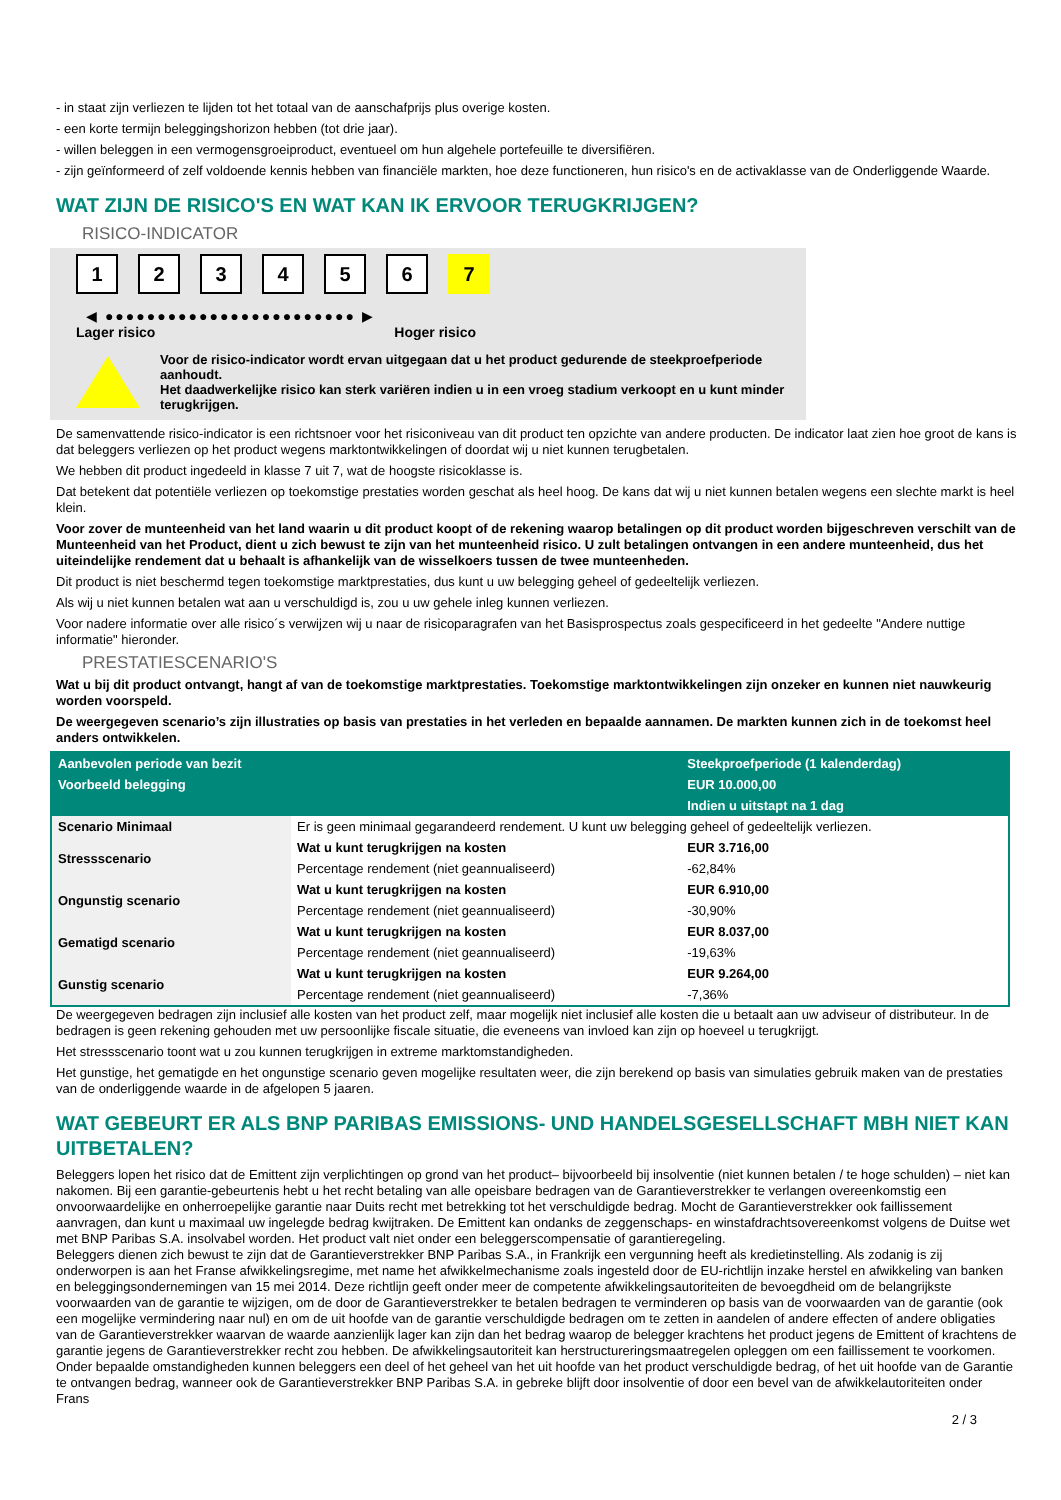- in staat zijn verliezen te lijden tot het totaal van de aanschafprijs plus overige kosten.
- een korte termijn beleggingshorizon hebben (tot drie jaar).
- willen beleggen in een vermogensgroeiproduct, eventueel om hun algehele portefeuille te diversifiëren.
- zijn geïnformeerd of zelf voldoende kennis hebben van financiële markten, hoe deze functioneren, hun risico's en de activaklasse van de Onderliggende Waarde.
WAT ZIJN DE RISICO'S EN WAT KAN IK ERVOOR TERUGKRIJGEN?
RISICO-INDICATOR
123456 7
◀ ●●●●●●●●●●●●●●●●●●●●●●●● ▶
Lager risico Hoger risico
Voor de risico-indicator wordt ervan uitgegaan dat u het product gedurende de steekproefperiode aanhoudt.
Het daadwerkelijke risico kan sterk variëren indien u in een vroeg stadium verkoopt en u kunt minder terugkrijgen.
De samenvattende risico-indicator is een richtsnoer voor het risiconiveau van dit product ten opzichte van andere producten. De indicator laat zien hoe groot de kans is dat beleggers verliezen op het product wegens marktontwikkelingen of doordat wij u niet kunnen terugbetalen.
We hebben dit product ingedeeld in klasse 7 uit 7, wat de hoogste risicoklasse is.
Dat betekent dat potentiële verliezen op toekomstige prestaties worden geschat als heel hoog. De kans dat wij u niet kunnen betalen wegens een slechte markt is heel klein.
Voor zover de munteenheid van het land waarin u dit product koopt of de rekening waarop betalingen op dit product worden bijgeschreven verschilt van de Munteenheid van het Product, dient u zich bewust te zijn van het munteenheid risico. U zult betalingen ontvangen in een andere munteenheid, dus het uiteindelijke rendement dat u behaalt is afhankelijk van de wisselkoers tussen de twee munteenheden.
Dit product is niet beschermd tegen toekomstige marktprestaties, dus kunt u uw belegging geheel of gedeeltelijk verliezen.
Als wij u niet kunnen betalen wat aan u verschuldigd is, zou u uw gehele inleg kunnen verliezen.
Voor nadere informatie over alle risico´s verwijzen wij u naar de risicoparagrafen van het Basisprospectus zoals gespecificeerd in het gedeelte "Andere nuttige informatie" hieronder.
PRESTATIESCENARIO'S
Wat u bij dit product ontvangt, hangt af van de toekomstige marktprestaties. Toekomstige marktontwikkelingen zijn onzeker en kunnen niet nauwkeurig worden voorspeld.
De weergegeven scenario’s zijn illustraties op basis van prestaties in het verleden en bepaalde aannamen. De markten kunnen zich in de toekomst heel anders ontwikkelen.
| Aanbevolen periode van bezit | | Steekproefperiode (1 kalenderdag) |
| --- | --- | --- |
| Voorbeeld belegging | | EUR 10.000,00 |
| | | Indien u uitstapt na 1 dag |
| Scenario Minimaal | Er is geen minimaal gegarandeerd rendement. U kunt uw belegging geheel of gedeeltelijk verliezen. | |
| Stressscenario | Wat u kunt terugkrijgen na kosten | EUR 3.716,00 |
| | Percentage rendement (niet geannualiseerd) | -62,84% |
| Ongunstig scenario | Wat u kunt terugkrijgen na kosten | EUR 6.910,00 |
| | Percentage rendement (niet geannualiseerd) | -30,90% |
| Gematigd scenario | Wat u kunt terugkrijgen na kosten | EUR 8.037,00 |
| | Percentage rendement (niet geannualiseerd) | -19,63% |
| Gunstig scenario | Wat u kunt terugkrijgen na kosten | EUR 9.264,00 |
| | Percentage rendement (niet geannualiseerd) | -7,36% |
De weergegeven bedragen zijn inclusief alle kosten van het product zelf, maar mogelijk niet inclusief alle kosten die u betaalt aan uw adviseur of distributeur. In de bedragen is geen rekening gehouden met uw persoonlijke fiscale situatie, die eveneens van invloed kan zijn op hoeveel u terugkrijgt.
Het stressscenario toont wat u zou kunnen terugkrijgen in extreme marktomstandigheden.
Het gunstige, het gematigde en het ongunstige scenario geven mogelijke resultaten weer, die zijn berekend op basis van simulaties gebruik maken van de prestaties van de onderliggende waarde in de afgelopen 5 jaaren.
WAT GEBEURT ER ALS BNP PARIBAS EMISSIONS- UND HANDELSGESELLSCHAFT MBH NIET KAN UITBETALEN?
Beleggers lopen het risico dat de Emittent zijn verplichtingen op grond van het product– bijvoorbeeld bij insolventie (niet kunnen betalen / te hoge schulden) – niet kan nakomen. Bij een garantie-gebeurtenis hebt u het recht betaling van alle opeisbare bedragen van de Garantieverstrekker te verlangen overeenkomstig een onvoorwaardelijke en onherroepelijke garantie naar Duits recht met betrekking tot het verschuldigde bedrag. Mocht de Garantieverstrekker ook faillissement aanvragen, dan kunt u maximaal uw ingelegde bedrag kwijtraken. De Emittent kan ondanks de zeggenschaps- en winstafdrachtsovereenkomst volgens de Duitse wet met BNP Paribas S.A. insolvabel worden. Het product valt niet onder een beleggerscompensatie of garantieregeling.
Beleggers dienen zich bewust te zijn dat de Garantieverstrekker BNP Paribas S.A., in Frankrijk een vergunning heeft als kredietinstelling. Als zodanig is zij onderworpen is aan het Franse afwikkelingsregime, met name het afwikkelmechanisme zoals ingesteld door de EU-richtlijn inzake herstel en afwikkeling van banken en beleggingsondernemingen van 15 mei 2014. Deze richtlijn geeft onder meer de competente afwikkelingsautoriteiten de bevoegdheid om de belangrijkste voorwaarden van de garantie te wijzigen, om de door de Garantieverstrekker te betalen bedragen te verminderen op basis van de voorwaarden van de garantie (ook een mogelijke vermindering naar nul) en om de uit hoofde van de garantie verschuldigde bedragen om te zetten in aandelen of andere effecten of andere obligaties van de Garantieverstrekker waarvan de waarde aanzienlijk lager kan zijn dan het bedrag waarop de belegger krachtens het product jegens de Emittent of krachtens de garantie jegens de Garantieverstrekker recht zou hebben. De afwikkelingsautoriteit kan herstructureringsmaatregelen opleggen om een faillissement te voorkomen. Onder bepaalde omstandigheden kunnen beleggers een deel of het geheel van het uit hoofde van het product verschuldigde bedrag, of het uit hoofde van de Garantie te ontvangen bedrag, wanneer ook de Garantieverstrekker BNP Paribas S.A. in gebreke blijft door insolventie of door een bevel van de afwikkelautoriteiten onder Frans
2 / 3